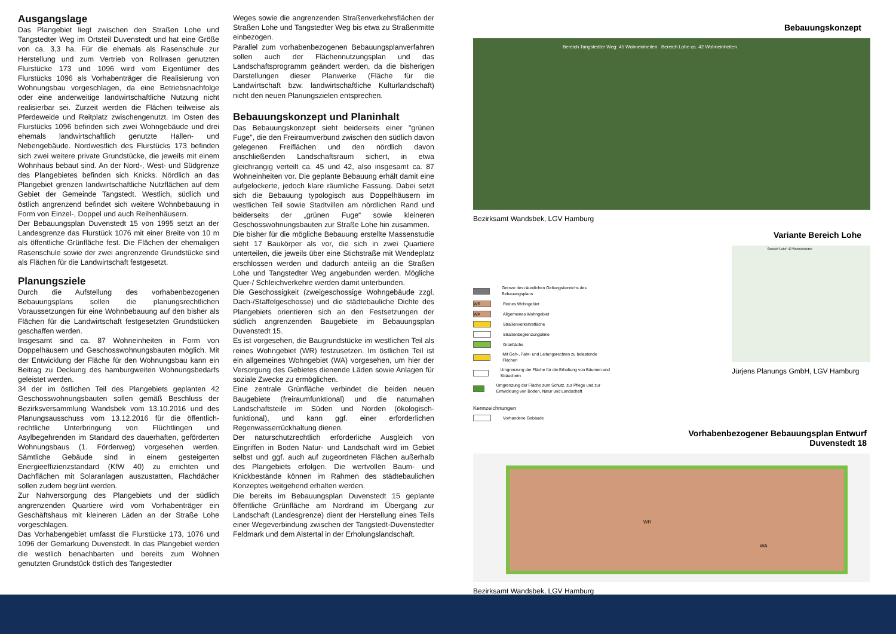Ausgangslage
Das Plangebiet liegt zwischen den Straßen Lohe und Tangstedter Weg im Ortsteil Duvenstedt und hat eine Größe von ca. 3,3 ha. Für die ehemals als Rasenschule zur Herstellung und zum Vertrieb von Rollrasen genutzten Flurstücke 173 und 1096 wird vom Eigentümer des Flurstücks 1096 als Vorhabenträger die Realisierung von Wohnungsbau vorgeschlagen, da eine Betriebsnachfolge oder eine anderweitige landwirtschaftliche Nutzung nicht realisierbar sei. Zurzeit werden die Flächen teilweise als Pferdeweide und Reitplatz zwischengenutzt. Im Osten des Flurstücks 1096 befinden sich zwei Wohngebäude und drei ehemals landwirtschaftlich genutzte Hallen- und Nebengebäude. Nordwestlich des Flurstücks 173 befinden sich zwei weitere private Grundstücke, die jeweils mit einem Wohnhaus bebaut sind. An der Nord-, West- und Südgrenze des Plangebietes befinden sich Knicks. Nördlich an das Plangebiet grenzen landwirtschaftliche Nutzflächen auf dem Gebiet der Gemeinde Tangstedt. Westlich, südlich und östlich angrenzend befindet sich weitere Wohnbebauung in Form von Einzel-, Doppel und auch Reihenhäusern.
Der Bebauungsplan Duvenstedt 15 von 1995 setzt an der Landesgrenze das Flurstück 1076 mit einer Breite von 10 m als öffentliche Grünfläche fest. Die Flächen der ehemaligen Rasenschule sowie der zwei angrenzende Grundstücke sind als Flächen für die Landwirtschaft festgesetzt.
Planungsziele
Durch die Aufstellung des vorhabenbezogenen Bebauungsplans sollen die planungsrechtlichen Voraussetzungen für eine Wohnbebauung auf den bisher als Flächen für die Landwirtschaft festgesetzten Grundstücken geschaffen werden.
Insgesamt sind ca. 87 Wohneinheiten in Form von Doppelhäusern und Geschosswohnungsbauten möglich. Mit der Entwicklung der Fläche für den Wohnungsbau kann ein Beitrag zu Deckung des hamburgweiten Wohnungsbedarfs geleistet werden.
34 der im östlichen Teil des Plangebiets geplanten 42 Geschosswohnungsbauten sollen gemäß Beschluss der Bezirksversammlung Wandsbek vom 13.10.2016 und des Planungsausschuss vom 13.12.2016 für die öffentlich-rechtliche Unterbringung von Flüchtlingen und Asylbegehrenden im Standard des dauerhaften, geförderten Wohnungsbaus (1. Förderweg) vorgesehen werden. Sämtliche Gebäude sind in einem gesteigerten Energieeffizienzstandard (KfW 40) zu errichten und Dachflächen mit Solaranlagen auszustatten, Flachdächer sollen zudem begrünt werden.
Zur Nahversorgung des Plangebiets und der südlich angrenzenden Quartiere wird vom Vorhabenträger ein Geschäftshaus mit kleineren Läden an der Straße Lohe vorgeschlagen.
Das Vorhabengebiet umfasst die Flurstücke 173, 1076 und 1096 der Gemarkung Duvenstedt. In das Plangebiet werden die westlich benachbarten und bereits zum Wohnen genutzten Grundstück östlich des Tangestedter
Weges sowie die angrenzenden Straßenverkehrsflächen der Straßen Lohe und Tangstedter Weg bis etwa zu Straßenmitte einbezogen.
Parallel zum vorhabenbezogenen Bebauungsplanverfahren sollen auch der Flächennutzungsplan und das Landschaftsprogramm geändert werden, da die bisherigen Darstellungen dieser Planwerke (Fläche für die Landwirtschaft bzw. landwirtschaftliche Kulturlandschaft) nicht den neuen Planungszielen entsprechen.
Bebauungskonzept und Planinhalt
Das Bebauungskonzept sieht beiderseits einer "grünen Fuge", die den Freiraumverbund zwischen den südlich davon gelegenen Freiflächen und den nördlich davon anschließenden Landschaftsraum sichert, in etwa gleichrangig verteilt ca. 45 und 42, also insgesamt ca. 87 Wohneinheiten vor. Die geplante Bebauung erhält damit eine aufgelockerte, jedoch klare räumliche Fassung. Dabei setzt sich die Bebauung typologisch aus Doppelhäusern im westlichen Teil sowie Stadtvillen am nördlichen Rand und beiderseits der „grünen Fuge“ sowie kleineren Geschosswohnungsbauten zur Straße Lohe hin zusammen.
Die bisher für die mögliche Bebauung erstellte Massenstudie sieht 17 Baukörper als vor, die sich in zwei Quartiere unterteilen, die jeweils über eine Stichstraße mit Wendeplatz erschlossen werden und dadurch anteilig an die Straßen Lohe und Tangstedter Weg angebunden werden. Mögliche Quer-/ Schleichverkehre werden damit unterbunden.
Die Geschossigkeit (zweigeschossige Wohngebäude zzgl. Dach-/Staffelgeschosse) und die städtebauliche Dichte des Plangebiets orientieren sich an den Festsetzungen der südlich angrenzenden Baugebiete im Bebauungsplan Duvenstedt 15.
Es ist vorgesehen, die Baugrundstücke im westlichen Teil als reines Wohngebiet (WR) festzusetzen. Im östlichen Teil ist ein allgemeines Wohngebiet (WA) vorgesehen, um hier der Versorgung des Gebietes dienende Läden sowie Anlagen für soziale Zwecke zu ermöglichen.
Eine zentrale Grünfläche verbindet die beiden neuen Baugebiete (freiraumfunktional) und die naturnahen Landschaftsteile im Süden und Norden (ökologisch-funktional), und kann ggf. einer erforderlichen Regenwasserrückhaltung dienen.
Der naturschutzrechtlich erforderliche Ausgleich von Eingriffen in Boden Natur- und Landschaft wird im Gebiet selbst und ggf. auch auf zugeordneten Flächen außerhalb des Plangebiets erfolgen. Die wertvollen Baum- und Knickbestände können im Rahmen des städtebaulichen Konzeptes weitgehend erhalten werden.
Die bereits im Bebauungsplan Duvenstedt 15 geplante öffentliche Grünfläche am Nordrand im Übergang zur Landschaft (Landesgrenze) dient der Herstellung eines Teils einer Wegeverbindung zwischen der Tangstedt-Duvenstedter Feldmark und dem Alstertal in der Erholungslandschaft.
Bebauungskonzept
Bereich Tangstedter Weg: 45 Wohneinheiten Bereich Lohe ca. 42 Wohneinheiten
Bezirksamt Wandsbek, LGV Hamburg
Variante Bereich Lohe
Grenze des räumlichen Geltungsbereichs des Bebauungsplans
WR Reines Wohngebiet
WA Allgemeines Wohngebiet
Straßenverkehrsfläche
Straßenbegrenzungslinie
Grünfläche
Mit Geh-, Fahr- und Leitungsrechten zu belastende Flächen
Umgrenzung der Fläche für die Erhaltung von Bäumen und Sträuchern
Umgrenzung der Fläche zum Schutz, zur Pflege und zur Entwicklung von Boden, Natur und Landschaft
Kennzeichnungen
Vorhandene Gebäude
Bereich "Lohe" 42 Wohneinheiten
Jürjens Planungs GmbH, LGV Hamburg
Vorhabenbezogener Bebauungsplan Entwurf
Duvenstedt 18
WR
WA
Bezirksamt Wandsbek, LGV Hamburg